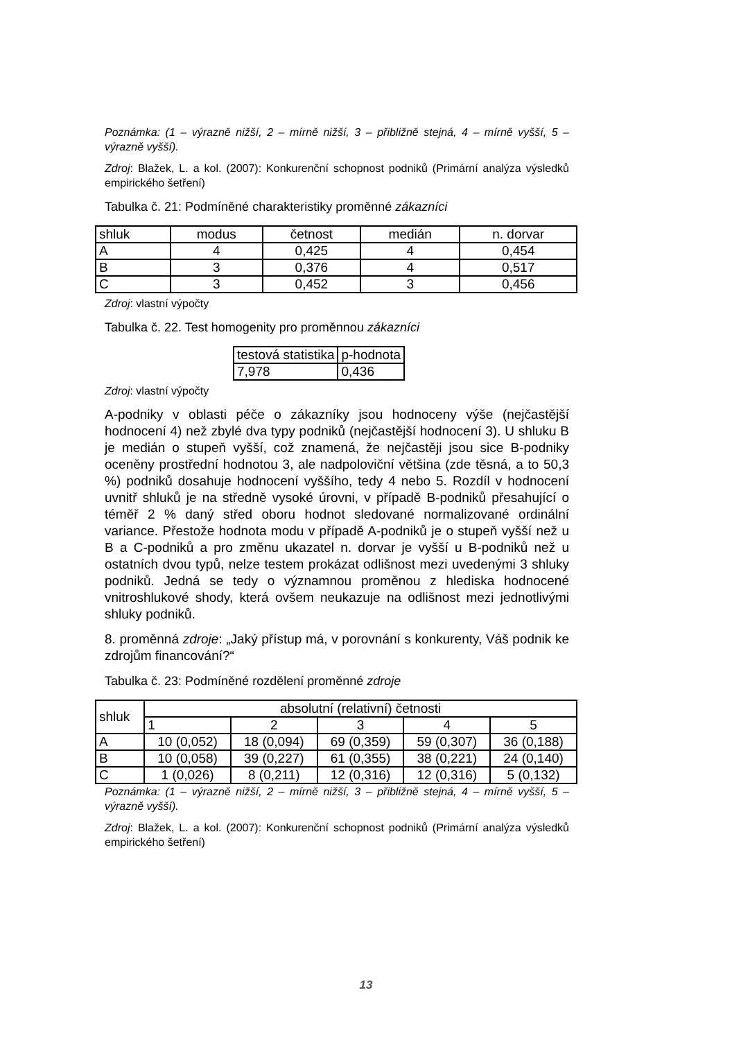Poznámka: (1 – výrazně nižší, 2 – mírně nižší, 3 – přibližně stejná, 4 – mírně vyšší, 5 – výrazně vyšší).
Zdroj: Blažek, L. a kol. (2007): Konkurenční schopnost podniků (Primární analýza výsledků empirického šetření)
Tabulka č. 21: Podmíněné charakteristiky proměnné zákazníci
| shluk | modus | četnost | medián | n. dorvar |
| A | 4 | 0,425 | 4 | 0,454 |
| B | 3 | 0,376 | 4 | 0,517 |
| C | 3 | 0,452 | 3 | 0,456 |
Zdroj: vlastní výpočty
Tabulka č. 22. Test homogenity pro proměnnou zákazníci
| testová statistika | p-hodnota |
| 7,978 | 0,436 |
Zdroj: vlastní výpočty
A-podniky v oblasti péče o zákazníky jsou hodnoceny výše (nejčastější hodnocení 4) než zbylé dva typy podniků (nejčastější hodnocení 3). U shluku B je medián o stupeň vyšší, což znamená, že nejčastěji jsou sice B-podniky oceněny prostřední hodnotou 3, ale nadpoloviční většina (zde těsná, a to 50,3 %) podniků dosahuje hodnocení vyššího, tedy 4 nebo 5. Rozdíl v hodnocení uvnitř shluků je na středně vysoké úrovni, v případě B-podniků přesahující o téměř 2 % daný střed oboru hodnot sledované normalizované ordinální variance. Přestože hodnota modu v případě A-podniků je o stupeň vyšší než u B a C-podniků a pro změnu ukazatel n. dorvar je vyšší u B-podniků než u ostatních dvou typů, nelze testem prokázat odlišnost mezi uvedenými 3 shluky podniků. Jedná se tedy o významnou proměnou z hlediska hodnocené vnitroshlukové shody, která ovšem neukazuje na odlišnost mezi jednotlivými shluky podniků.
8. proměnná zdroje: „Jaký přístup má, v porovnání s konkurenty, Váš podnik ke zdrojům financování?“
Tabulka č. 23: Podmíněné rozdělení proměnné zdroje
| shluk | absolutní (relativní) četnosti | | | | |
| | 1 | 2 | 3 | 4 | 5 |
| A | 10 (0,052) | 18 (0,094) | 69 (0,359) | 59 (0,307) | 36 (0,188) |
| B | 10 (0,058) | 39 (0,227) | 61 (0,355) | 38 (0,221) | 24 (0,140) |
| C | 1 (0,026) | 8 (0,211) | 12 (0,316) | 12 (0,316) | 5 (0,132) |
Poznámka: (1 – výrazně nižší, 2 – mírně nižší, 3 – přibližně stejná, 4 – mírně vyšší, 5 – výrazně vyšší).
Zdroj: Blažek, L. a kol. (2007): Konkurenční schopnost podniků (Primární analýza výsledků empirického šetření)
13